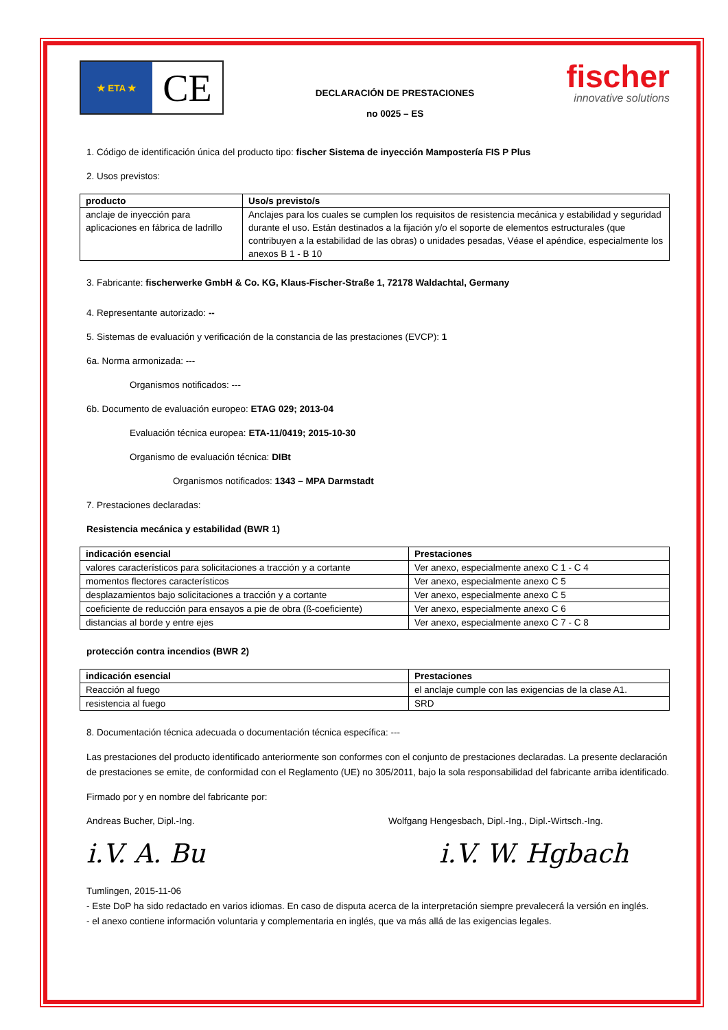★ ETA ★
CE
DECLARACIÓN DE PRESTACIONES
no 0025 – ES
fischer
innovative solutions
1. Código de identificación única del producto tipo: fischer Sistema de inyección Mampostería FIS P Plus
2. Usos previstos:
| producto | Uso/s previsto/s |
| --- | --- |
| anclaje de inyección para aplicaciones en fábrica de ladrillo | Anclajes para los cuales se cumplen los requisitos de resistencia mecánica y estabilidad y seguridad durante el uso. Están destinados a la fijación y/o el soporte de elementos estructurales (que contribuyen a la estabilidad de las obras) o unidades pesadas, Véase el apéndice, especialmente los anexos B 1 - B 10 |
3. Fabricante: fischerwerke GmbH & Co. KG, Klaus-Fischer-Straße 1, 72178 Waldachtal, Germany
4. Representante autorizado: --
5. Sistemas de evaluación y verificación de la constancia de las prestaciones (EVCP): 1
6a. Norma armonizada: ---
Organismos notificados: ---
6b. Documento de evaluación europeo: ETAG 029; 2013-04
Evaluación técnica europea: ETA-11/0419; 2015-10-30
Organismo de evaluación técnica: DIBt
Organismos notificados: 1343 – MPA Darmstadt
7. Prestaciones declaradas:
Resistencia mecánica y estabilidad (BWR 1)
| indicación esencial | Prestaciones |
| --- | --- |
| valores característicos para solicitaciones a tracción y a cortante | Ver anexo, especialmente anexo C 1 - C 4 |
| momentos flectores característicos | Ver anexo, especialmente anexo C 5 |
| desplazamientos bajo solicitaciones a tracción y a cortante | Ver anexo, especialmente anexo C 5 |
| coeficiente de reducción para ensayos a pie de obra (ß-coeficiente) | Ver anexo, especialmente anexo C 6 |
| distancias al borde y entre ejes | Ver anexo, especialmente anexo C 7 - C 8 |
protección contra incendios (BWR 2)
| indicación esencial | Prestaciones |
| --- | --- |
| Reacción al fuego | el anclaje cumple con las exigencias de la clase A1. |
| resistencia al fuego | SRD |
8. Documentación técnica adecuada o documentación técnica específica: ---
Las prestaciones del producto identificado anteriormente son conformes con el conjunto de prestaciones declaradas. La presente declaración de prestaciones se emite, de conformidad con el Reglamento (UE) no 305/2011, bajo la sola responsabilidad del fabricante arriba identificado.
Firmado por y en nombre del fabricante por:
Andreas Bucher, Dipl.-Ing. Wolfgang Hengesbach, Dipl.-Ing., Dipl.-Wirtsch.-Ing.
i.V. A. Bu i.V. W. Hgbach
Tumlingen, 2015-11-06
- Este DoP ha sido redactado en varios idiomas. En caso de disputa acerca de la interpretación siempre prevalecerá la versión en inglés.
- el anexo contiene información voluntaria y complementaria en inglés, que va más allá de las exigencias legales.